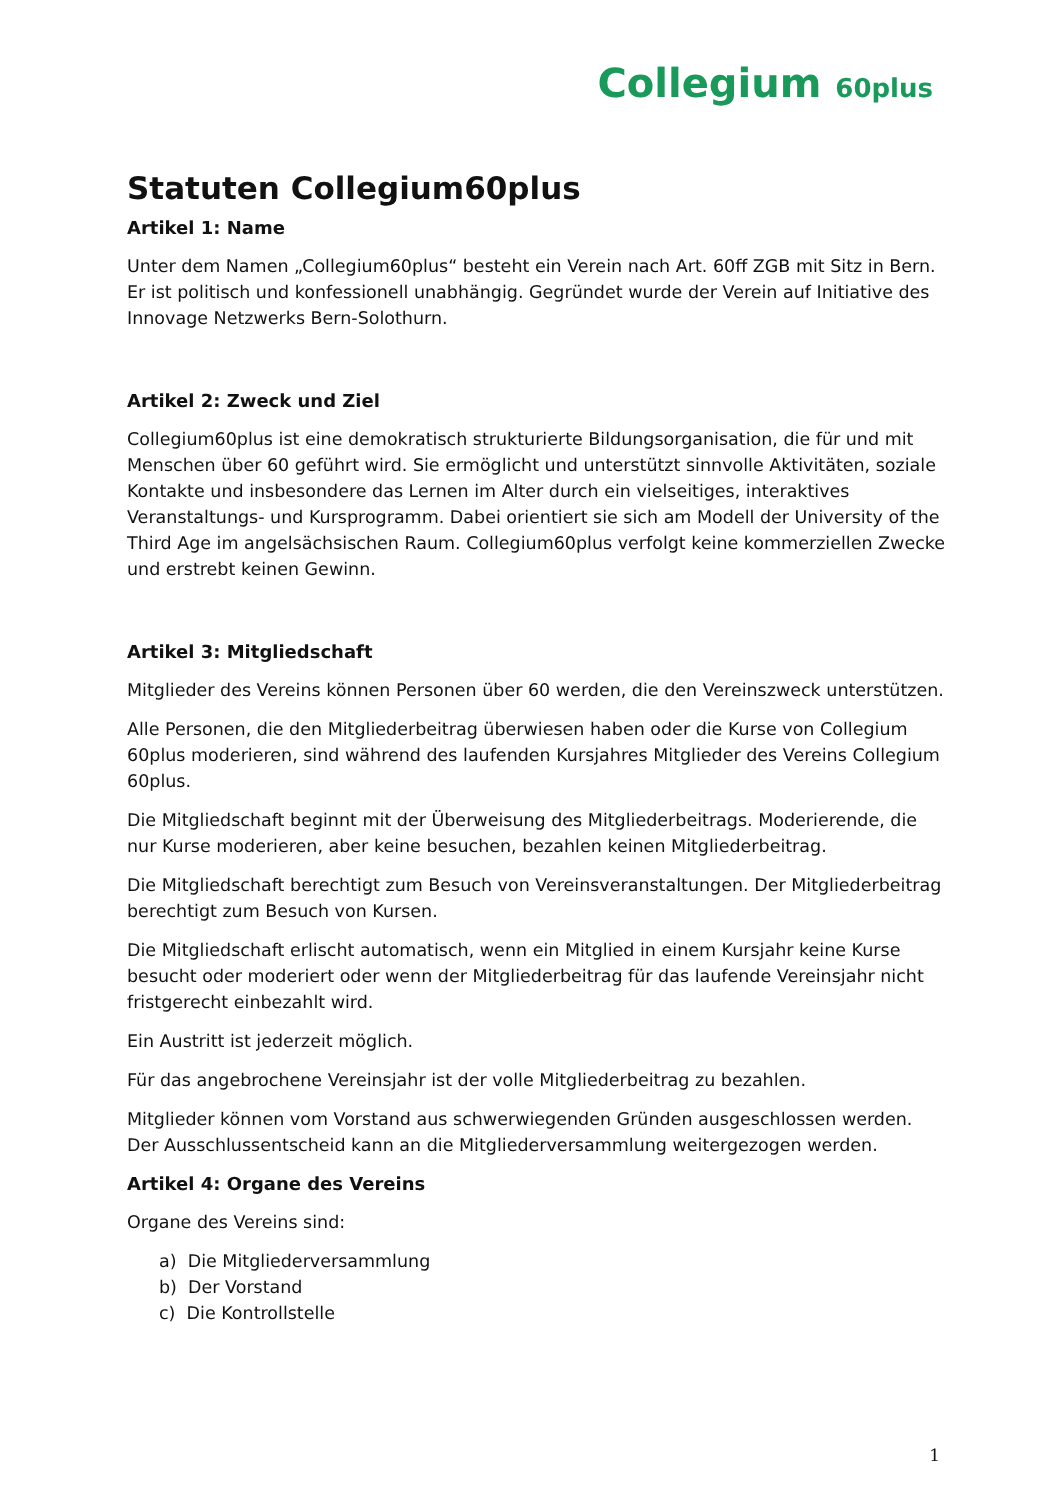Collegium 60plus
Statuten Collegium60plus
Artikel 1: Name
Unter dem Namen „Collegium60plus“ besteht ein Verein nach Art. 60ff ZGB mit Sitz in Bern. Er ist politisch und konfessionell unabhängig. Gegründet wurde der Verein auf Initiative des Innovage Netzwerks Bern-Solothurn.
Artikel 2: Zweck und Ziel
Collegium60plus ist eine demokratisch strukturierte Bildungsorganisation, die für und mit Menschen über 60 geführt wird. Sie ermöglicht und unterstützt sinnvolle Aktivitäten, soziale Kontakte und insbesondere das Lernen im Alter durch ein vielseitiges, interaktives Veranstaltungs- und Kursprogramm. Dabei orientiert sie sich am Modell der University of the Third Age im angelsächsischen Raum. Collegium60plus verfolgt keine kommerziellen Zwecke und erstrebt keinen Gewinn.
Artikel 3: Mitgliedschaft
Mitglieder des Vereins können Personen über 60 werden, die den Vereinszweck unterstützen.
Alle Personen, die den Mitgliederbeitrag überwiesen haben oder die Kurse von Collegium 60plus moderieren, sind während des laufenden Kursjahres Mitglieder des Vereins Collegium 60plus.
Die Mitgliedschaft beginnt mit der Überweisung des Mitgliederbeitrags. Moderierende, die nur Kurse moderieren, aber keine besuchen, bezahlen keinen Mitgliederbeitrag.
Die Mitgliedschaft berechtigt zum Besuch von Vereinsveranstaltungen. Der Mitgliederbeitrag berechtigt zum Besuch von Kursen.
Die Mitgliedschaft erlischt automatisch, wenn ein Mitglied in einem Kursjahr keine Kurse besucht oder moderiert oder wenn der Mitgliederbeitrag für das laufende Vereinsjahr nicht fristgerecht einbezahlt wird.
Ein Austritt ist jederzeit möglich.
Für das angebrochene Vereinsjahr ist der volle Mitgliederbeitrag zu bezahlen.
Mitglieder können vom Vorstand aus schwerwiegenden Gründen ausgeschlossen werden. Der Ausschlussentscheid kann an die Mitgliederversammlung weitergezogen werden.
Artikel 4: Organe des Vereins
Organe des Vereins sind:
a) Die Mitgliederversammlung
b) Der Vorstand
c) Die Kontrollstelle
1